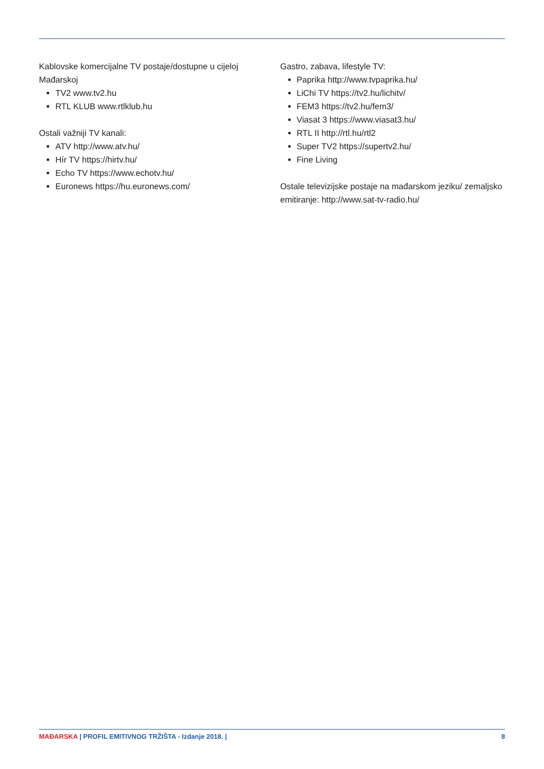Kablovske komercijalne TV postaje/dostupne u cijeloj Mađarskoj
TV2 www.tv2.hu
RTL KLUB www.rtlklub.hu
Ostali važniji TV kanali:
ATV http://www.atv.hu/
Hír TV https://hirtv.hu/
Echo TV https://www.echotv.hu/
Euronews https://hu.euronews.com/
Gastro, zabava, lifestyle TV:
Paprika http://www.tvpaprika.hu/
LiChi TV https://tv2.hu/lichitv/
FEM3 https://tv2.hu/fem3/
Viasat 3 https://www.viasat3.hu/
RTL II http://rtl.hu/rtl2
Super TV2 https://supertv2.hu/
Fine Living
Ostale televizijske postaje na mađarskom jeziku/ zemaljsko emitiranje: http://www.sat-tv-radio.hu/
MAĐARSKA | PROFIL EMITIVNOG TRŽIŠTA - Izdanje 2018. | 8